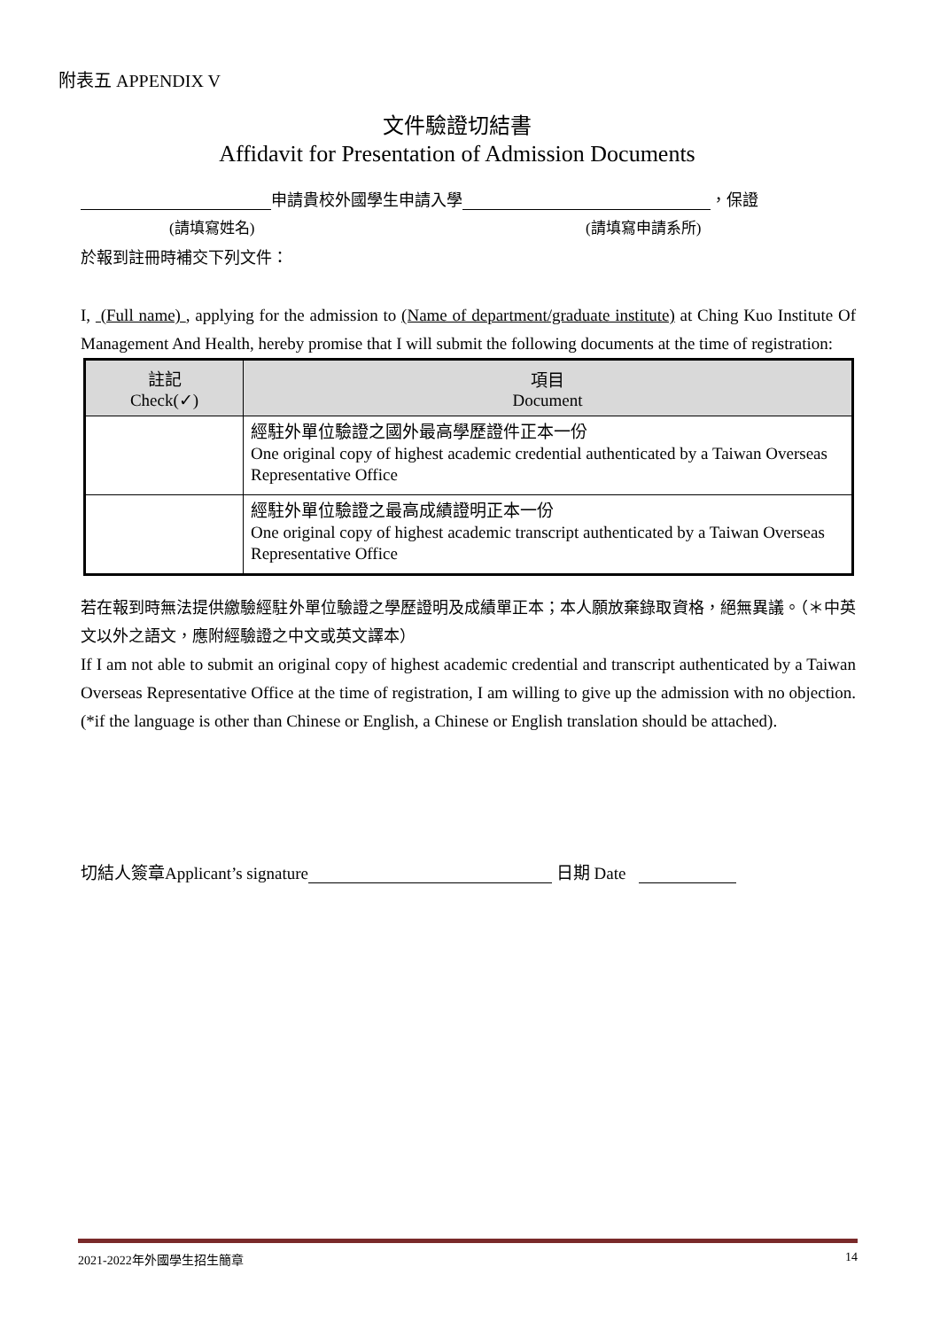附表五 APPENDIX V
文件驗證切結書
Affidavit for Presentation of Admission Documents
申請貴校外國學生申請入學 ，保證
(請填寫姓名) (請填寫申請系所)
於報到註冊時補交下列文件：
I, (Full name) , applying for the admission to (Name of department/graduate institute) at Ching Kuo Institute Of Management And Health, hereby promise that I will submit the following documents at the time of registration:
| 註記 Check(✓) | 項目 Document |
| --- | --- |
| | 經駐外單位驗證之國外最高學歷證件正本一份 One original copy of highest academic credential authenticated by a Taiwan Overseas Representative Office |
| | 經駐外單位驗證之最高成績證明正本一份 One original copy of highest academic transcript authenticated by a Taiwan Overseas Representative Office |
若在報到時無法提供繳驗經駐外單位驗證之學歷證明及成績單正本；本人願放棄錄取資格，絕無異議。（＊中英文以外之語文，應附經驗證之中文或英文譯本）
If I am not able to submit an original copy of highest academic credential and transcript authenticated by a Taiwan Overseas Representative Office at the time of registration, I am willing to give up the admission with no objection. (*if the language is other than Chinese or English, a Chinese or English translation should be attached).
切結人簽章Applicant’s signature 日期 Date
2021-2022年外國學生招生簡章 14